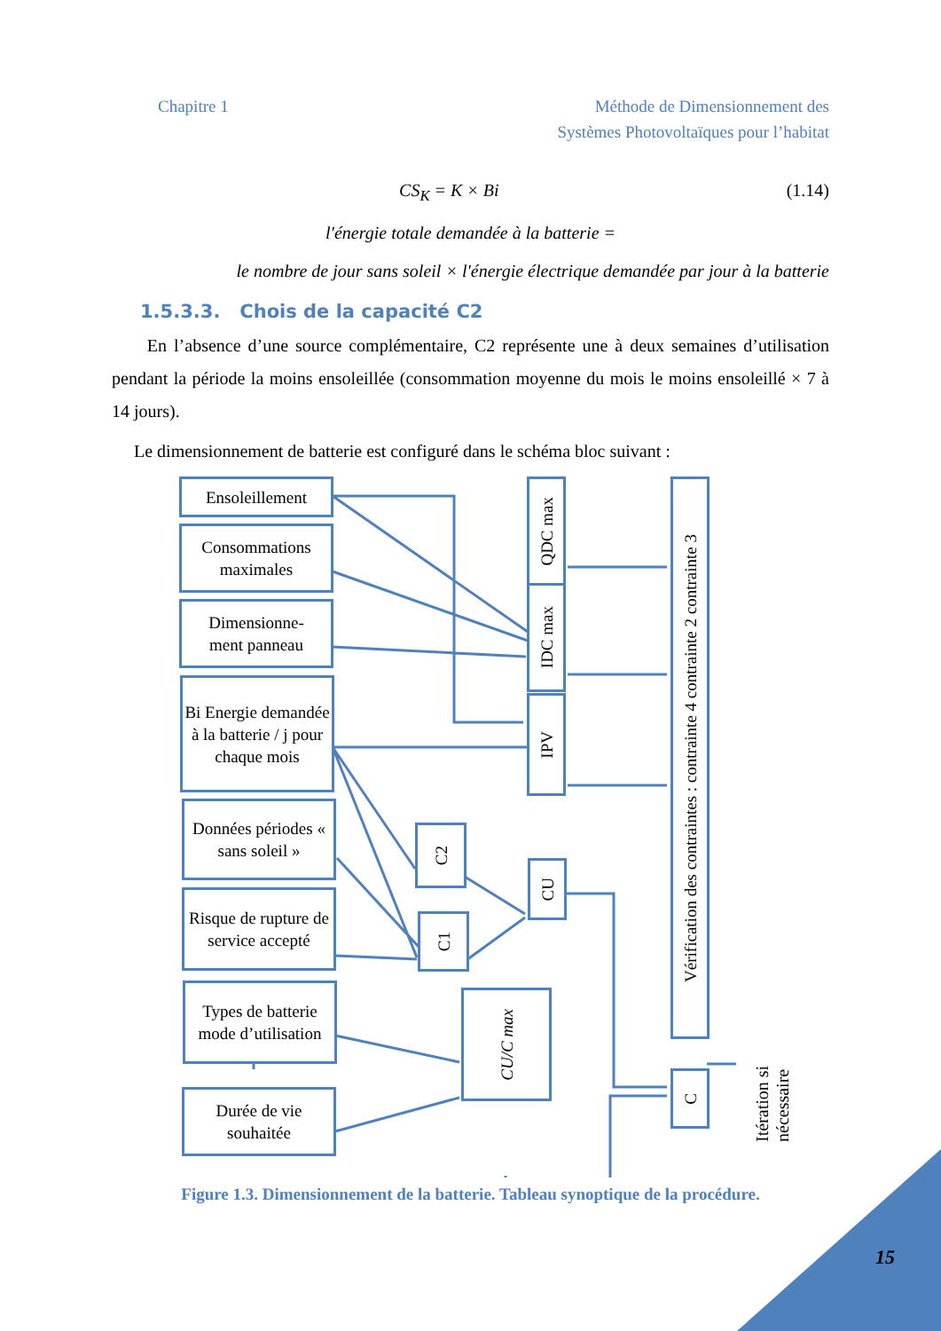Chapitre 1 Méthode de Dimensionnement des
Systèmes Photovoltaïques pour l’habitat
CS<sub>K</sub> = K × Bi (1.14)
l′énergie totale demandée à la batterie =
le nombre de jour sans soleil × l′énergie électrique demandée par jour à la batterie
1.5.3.3. Chois de la capacité C2
En l’absence d’une source complémentaire, C2 représente une à deux semaines d’utilisation pendant la période la moins ensoleillée (consommation moyenne du mois le moins ensoleillé × 7 à 14 jours).
Le dimensionnement de batterie est configuré dans le schéma bloc suivant :
Ensoleillement
Consommations maximales
Dimensionne-
ment panneau
Bi Energie demandée à la batterie / j pour chaque mois
Données périodes « sans soleil »
Risque de rupture de service accepté
Types de batterie mode d’utilisation
Durée de vie souhaitée
QDC max
IDC max
IPV
C2
C1
CU
CU/C max
Vérification des contraintes : contrainte 4 contrainte 2 contrainte 3
C
Itération si nécessaire
Figure 1.3. Dimensionnement de la batterie. Tableau synoptique de la procédure.
15